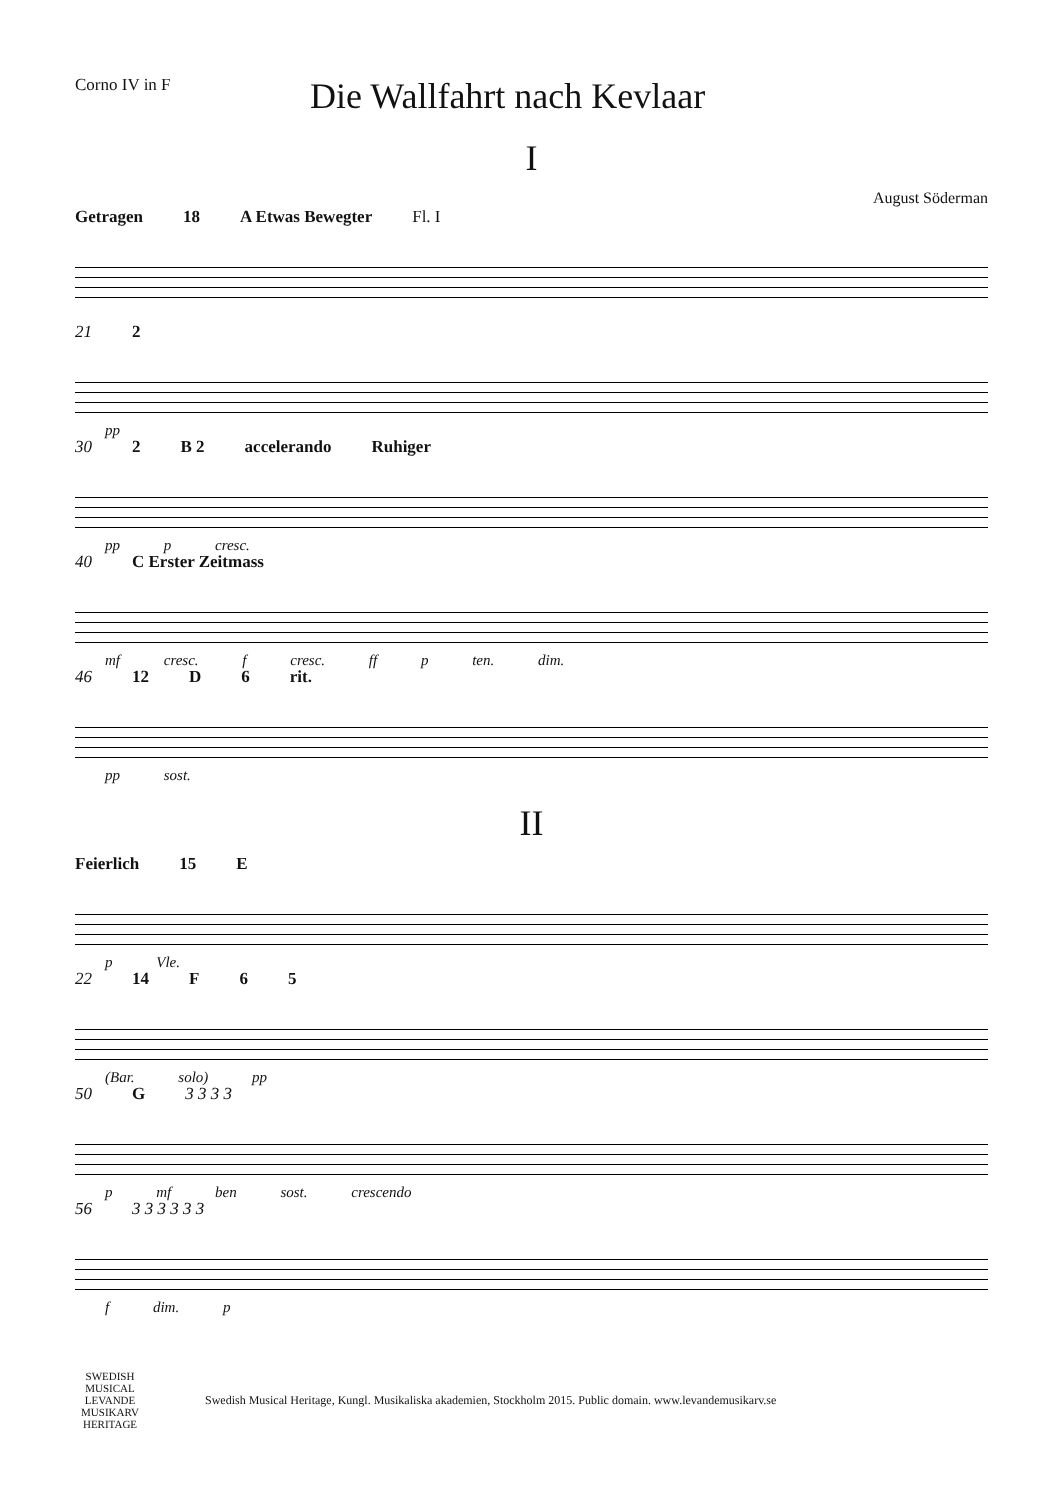Corno IV in F
Die Wallfahrt nach Kevlaar
I
August Söderman
Getragen 18 A Etwas Bewegter Fl. I
21 2
pp
30 2 B 2 accelerando Ruhiger
pp p cresc.
40 C Erster Zeitmass
mf cresc. f cresc. ff p ten. dim.
46 12 D 6 rit.
pp sost.
II
Feierlich 15 E
p Vle.
22 14 F 6 5
(Bar. solo) pp
50 G 3 3 3 3
p mf ben sost. crescendo
56 3 3 3 3 3 3
f dim. p
SWEDISH MUSICAL LEVANDE MUSIKARV HERITAGE
Swedish Musical Heritage, Kungl. Musikaliska akademien, Stockholm 2015. Public domain. www.levandemusikarv.se